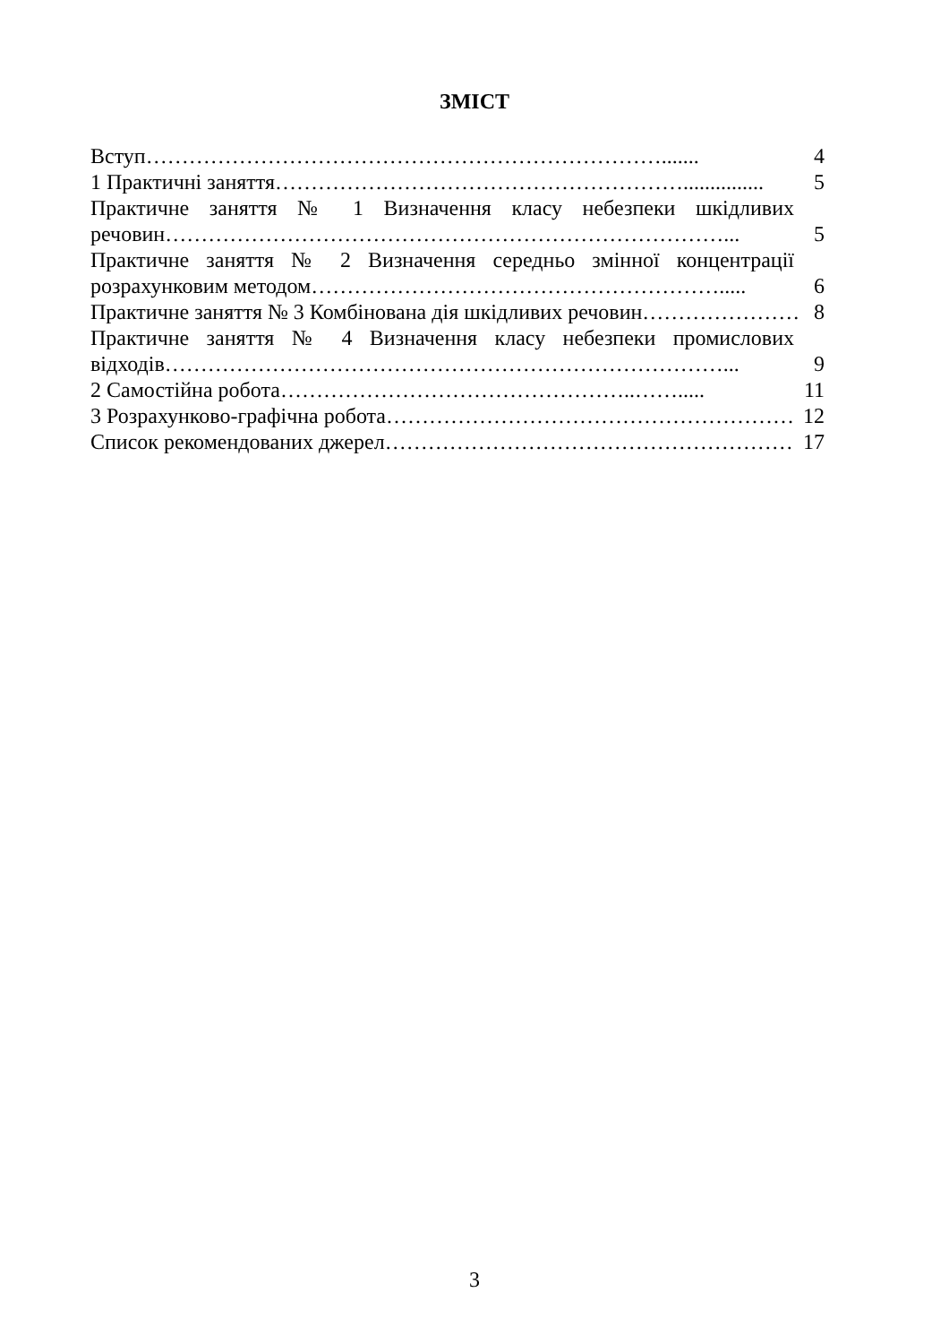ЗМІСТ
Вступ………………………………………………………………....... 4
1 Практичні заняття…………………………………………………............... 5
Практичне заняття № 1 Визначення класу небезпеки шкідливих
речовин……………………………………………………………………... 5
Практичне заняття № 2 Визначення середньо змінної концентрації
розрахунковим методом…………………………………………………..... 6
Практичне заняття № 3 Комбінована дія шкідливих речовин…………………… 8
Практичне заняття № 4 Визначення класу небезпеки промислових
відходів……………………………………………………………………... 9
2 Самостійна робота…………………………………………..……..... 11
3 Розрахунково-графічна робота………………………………………………… 12
Список рекомендованих джерел………………………………………………… 17
3